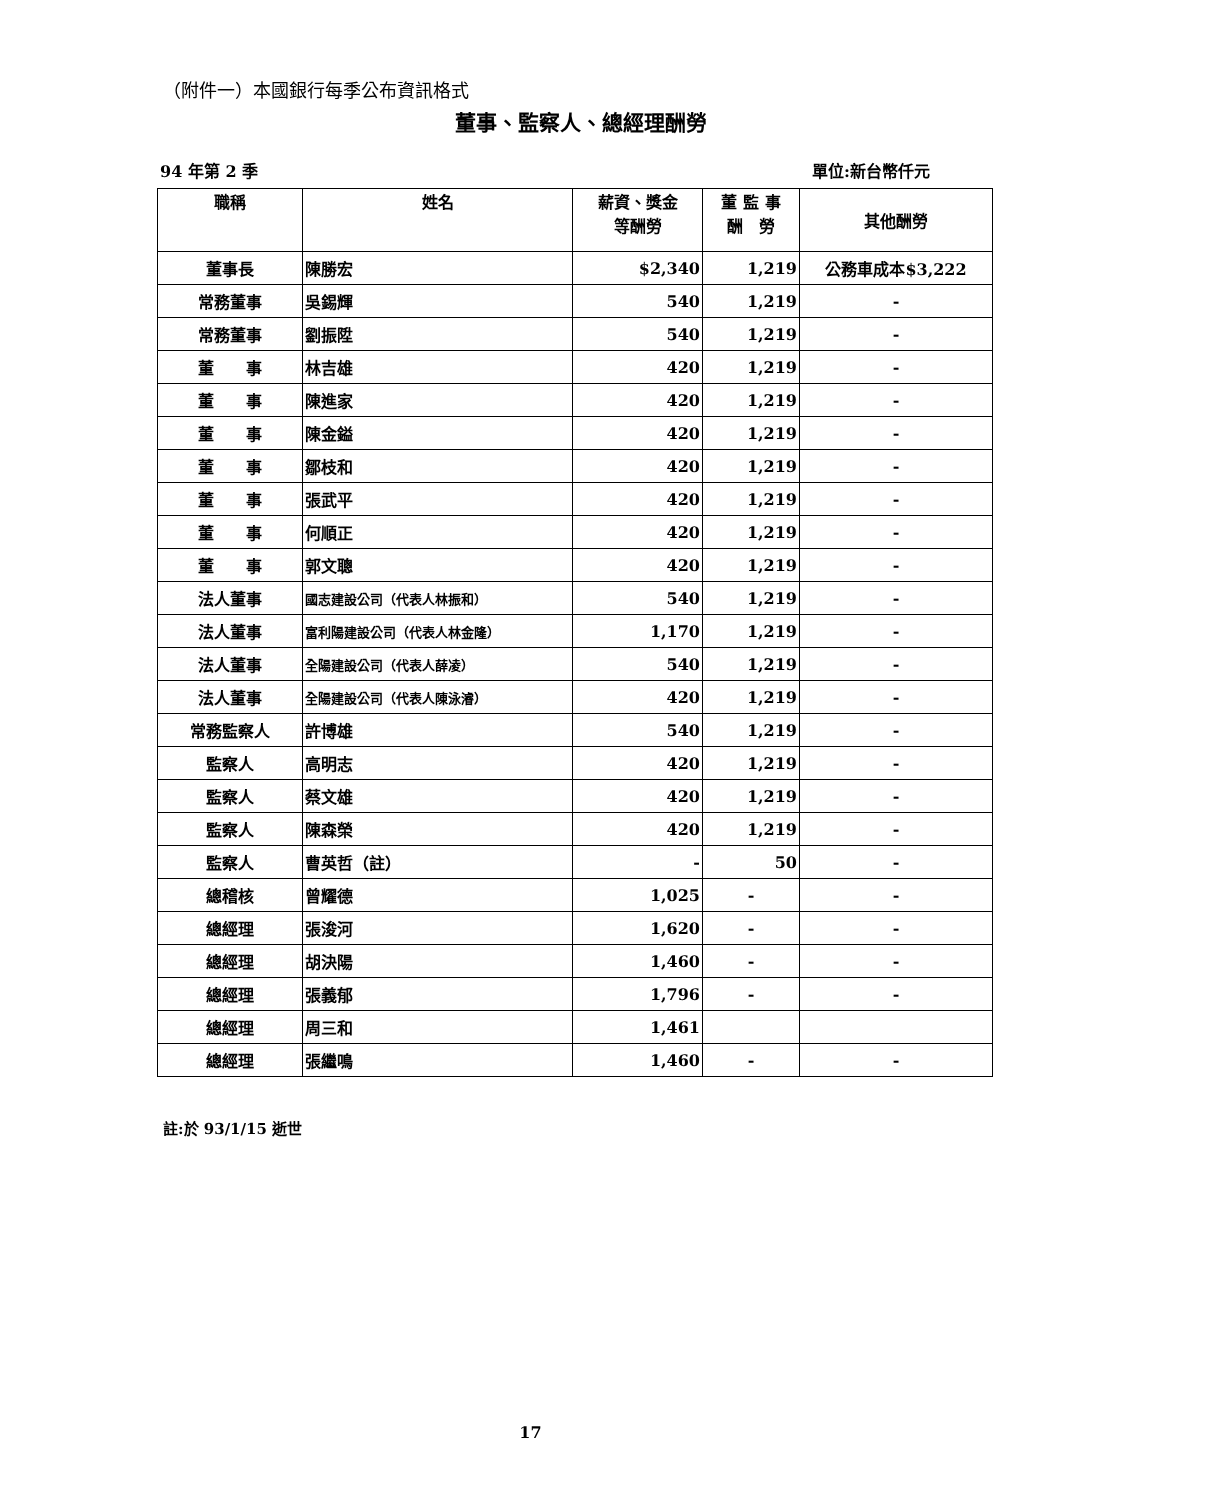（附件一）本國銀行每季公布資訊格式
董事、監察人、總經理酬勞
94 年第 2 季 單位:新台幣仟元
| 職稱 | 姓名 | 薪資、獎金 等酬勞 | 董 監 事 酬 勞 | 其他酬勞 |
| --- | --- | --- | --- | --- |
| 董事長 | 陳勝宏 | $2,340 | 1,219 | 公務車成本$3,222 |
| 常務董事 | 吳錫輝 | 540 | 1,219 | - |
| 常務董事 | 劉振陞 | 540 | 1,219 | - |
| 董 事 | 林吉雄 | 420 | 1,219 | - |
| 董 事 | 陳進家 | 420 | 1,219 | - |
| 董 事 | 陳金鎰 | 420 | 1,219 | - |
| 董 事 | 鄒枝和 | 420 | 1,219 | - |
| 董 事 | 張武平 | 420 | 1,219 | - |
| 董 事 | 何順正 | 420 | 1,219 | - |
| 董 事 | 郭文聰 | 420 | 1,219 | - |
| 法人董事 | 國志建設公司（代表人林振和） | 540 | 1,219 | - |
| 法人董事 | 富利陽建設公司（代表人林金隆） | 1,170 | 1,219 | - |
| 法人董事 | 全陽建設公司（代表人薛凌） | 540 | 1,219 | - |
| 法人董事 | 全陽建設公司（代表人陳泳濬） | 420 | 1,219 | - |
| 常務監察人 | 許博雄 | 540 | 1,219 | - |
| 監察人 | 高明志 | 420 | 1,219 | - |
| 監察人 | 蔡文雄 | 420 | 1,219 | - |
| 監察人 | 陳森榮 | 420 | 1,219 | - |
| 監察人 | 曹英哲（註） | - | 50 | - |
| 總稽核 | 曾耀德 | 1,025 | - | - |
| 總經理 | 張浚河 | 1,620 | - | - |
| 總經理 | 胡決陽 | 1,460 | - | - |
| 總經理 | 張義郁 | 1,796 | - | - |
| 總經理 | 周三和 | 1,461 | | |
| 總經理 | 張繼鳴 | 1,460 | - | - |
註:於 93/1/15 逝世
17